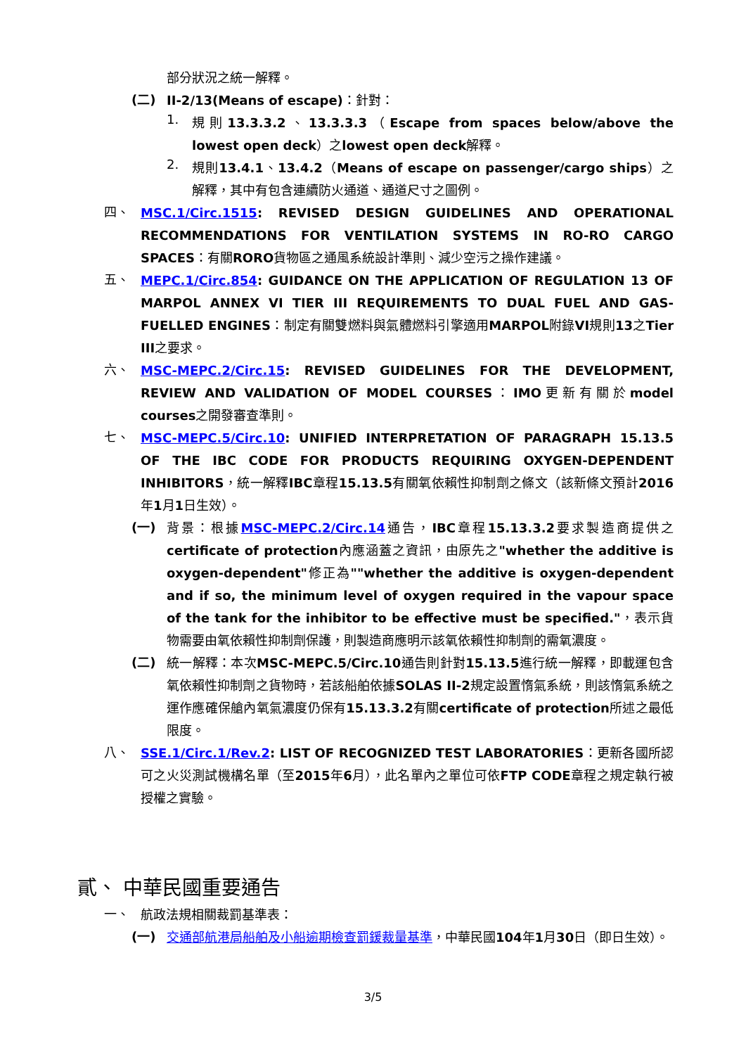部分狀況之統一解釋。
(二)
II-2/13(Means of escape)：針對：
1.
規則13.3.3.2、13.3.3.3（Escape from spaces below/above the lowest open deck）之lowest open deck解釋。
2.
規則13.4.1、13.4.2（Means of escape on passenger/cargo ships）之解釋，其中有包含連續防火通道、通道尺寸之圖例。
四、
MSC.1/Circ.1515: REVISED DESIGN GUIDELINES AND OPERATIONAL RECOMMENDATIONS FOR VENTILATION SYSTEMS IN RO-RO CARGO SPACES：有關RORO貨物區之通風系統設計準則、減少空污之操作建議。
五、
MEPC.1/Circ.854: GUIDANCE ON THE APPLICATION OF REGULATION 13 OF MARPOL ANNEX VI TIER III REQUIREMENTS TO DUAL FUEL AND GAS-FUELLED ENGINES：制定有關雙燃料與氣體燃料引擎適用MARPOL附錄VI規則13之Tier III之要求。
六、
MSC-MEPC.2/Circ.15: REVISED GUIDELINES FOR THE DEVELOPMENT, REVIEW AND VALIDATION OF MODEL COURSES：IMO更新有關於model courses之開發審查準則。
七、
MSC-MEPC.5/Circ.10: UNIFIED INTERPRETATION OF PARAGRAPH 15.13.5 OF THE IBC CODE FOR PRODUCTS REQUIRING OXYGEN-DEPENDENT INHIBITORS，統一解釋IBC章程15.13.5有關氧依賴性抑制劑之條文（該新條文預計2016年1月1日生效）。
(一)
背景：根據MSC-MEPC.2/Circ.14通告，IBC章程15.13.3.2要求製造商提供之certificate of protection內應涵蓋之資訊，由原先之"whether the additive is oxygen-dependent"修正為""whether the additive is oxygen-dependent and if so, the minimum level of oxygen required in the vapour space of the tank for the inhibitor to be effective must be specified."，表示貨物需要由氧依賴性抑制劑保護，則製造商應明示該氧依賴性抑制劑的需氧濃度。
(二)
統一解釋：本次MSC-MEPC.5/Circ.10通告則針對15.13.5進行統一解釋，即載運包含氧依賴性抑制劑之貨物時，若該船舶依據SOLAS II-2規定設置惰氣系統，則該惰氣系統之運作應確保艙內氧氣濃度仍保有15.13.3.2有關certificate of protection所述之最低限度。
八、
SSE.1/Circ.1/Rev.2: LIST OF RECOGNIZED TEST LABORATORIES：更新各國所認可之火災測試機構名單（至2015年6月），此名單內之單位可依FTP CODE章程之規定執行被授權之實驗。
貳、 中華民國重要通告
一、
航政法規相關裁罰基準表：
(一)
交通部航港局船舶及小船逾期檢查罰鍰裁量基準，中華民國104年1月30日（即日生效）。
3/5